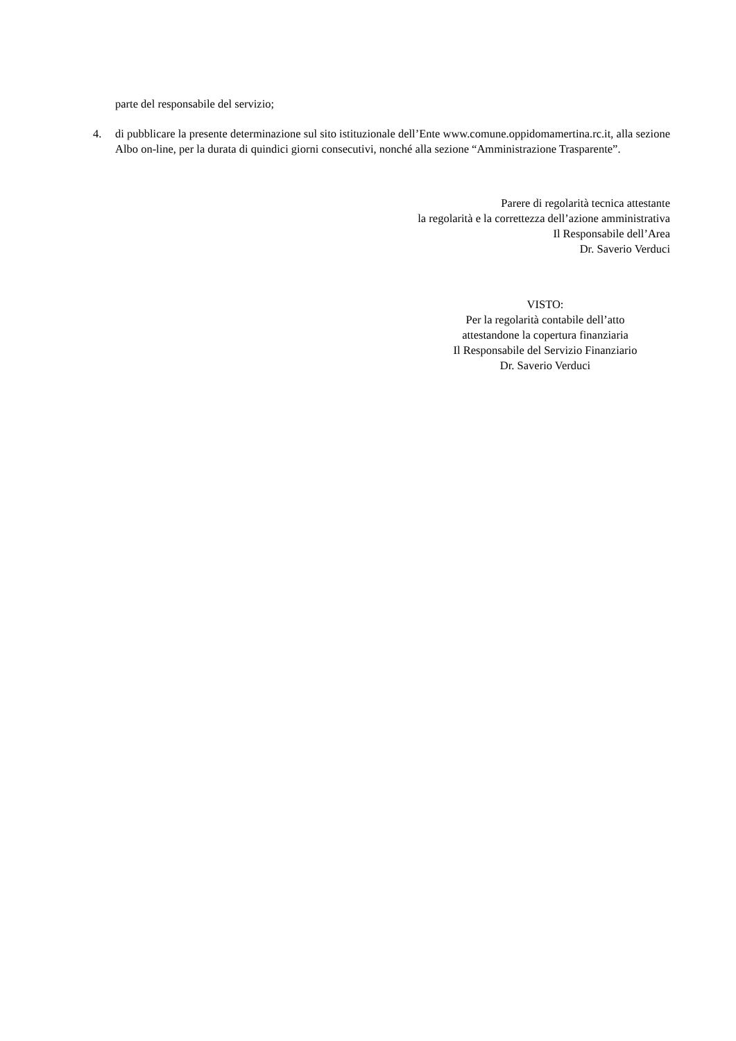parte del responsabile del servizio;
4. di pubblicare la presente determinazione sul sito istituzionale dell’Ente www.comune.oppidomamertina.rc.it, alla sezione Albo on-line, per la durata di quindici giorni consecutivi, nonché alla sezione “Amministrazione Trasparente”.
Parere di regolarità tecnica attestante
la regolarità e la correttezza dell’azione amministrativa
Il Responsabile dell’Area
Dr. Saverio Verduci
VISTO:
Per la regolarità contabile dell’atto
attestandone la copertura finanziaria
Il Responsabile del Servizio Finanziario
Dr. Saverio Verduci